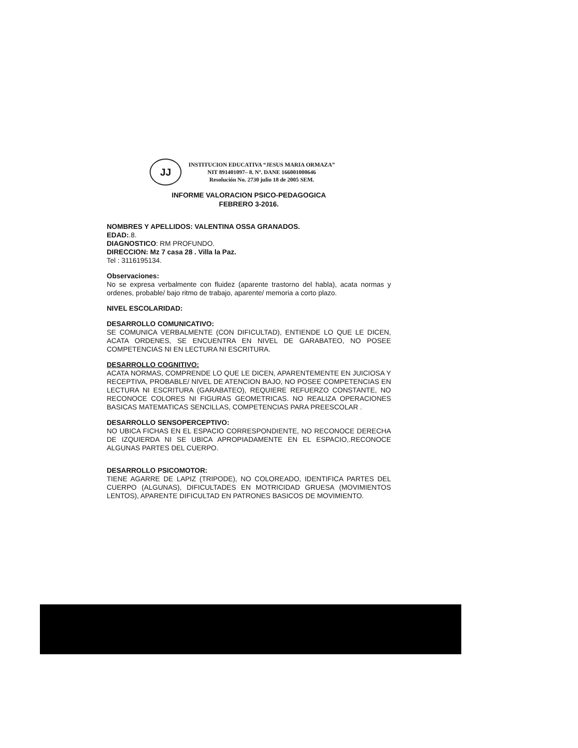JJ
INSTITUCION EDUCATIVA “JESUS MARIA ORMAZA”
NIT 891401097– 8. Nº. DANE 166001000646
Resolución No. 2730 julio 18 de 2005 SEM.
INFORME VALORACION PSICO-PEDAGOGICA
FEBRERO 3-2016.
NOMBRES Y APELLIDOS: VALENTINA OSSA GRANADOS.
EDAD:.8.
DIAGNOSTICO: RM PROFUNDO.
DIRECCION: Mz 7 casa 28 . Villa la Paz.
Tel : 3116195134.
Observaciones:
No se expresa verbalmente con fluidez (aparente trastorno del habla), acata normas y ordenes, probable/ bajo ritmo de trabajo, aparente/ memoria a corto plazo.
NIVEL ESCOLARIDAD:
DESARROLLO COMUNICATIVO:
SE COMUNICA VERBALMENTE (CON DIFICULTAD), ENTIENDE LO QUE LE DICEN, ACATA ORDENES, SE ENCUENTRA EN NIVEL DE GARABATEO, NO POSEE COMPETENCIAS NI EN LECTURA NI ESCRITURA.
DESARROLLO COGNITIVO:
ACATA NORMAS, COMPRENDE LO QUE LE DICEN, APARENTEMENTE EN JUICIOSA Y RECEPTIVA, PROBABLE/ NIVEL DE ATENCION BAJO, NO POSEE COMPETENCIAS EN LECTURA NI ESCRITURA (GARABATEO), REQUIERE REFUERZO CONSTANTE, NO RECONOCE COLORES NI FIGURAS GEOMETRICAS. NO REALIZA OPERACIONES BASICAS MATEMATICAS SENCILLAS, COMPETENCIAS PARA PREESCOLAR .
DESARROLLO SENSOPERCEPTIVO:
NO UBICA FICHAS EN EL ESPACIO CORRESPONDIENTE, NO RECONOCE DERECHA DE IZQUIERDA NI SE UBICA APROPIADAMENTE EN EL ESPACIO,.RECONOCE ALGUNAS PARTES DEL CUERPO.
DESARROLLO PSICOMOTOR:
TIENE AGARRE DE LAPIZ (TRIPODE), NO COLOREADO, IDENTIFICA PARTES DEL CUERPO (ALGUNAS), DIFICULTADES EN MOTRICIDAD GRUESA (MOVIMIENTOS LENTOS), APARENTE DIFICULTAD EN PATRONES BASICOS DE MOVIMIENTO.